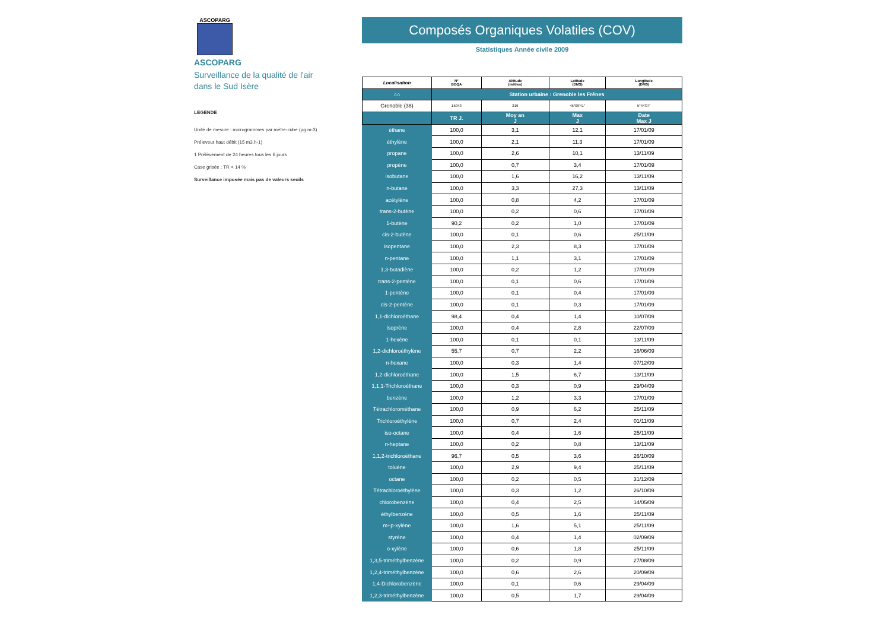ASCOPARG
ASCOPARG
Surveillance de la qualité de l'air
dans le Sud Isère
LEGENDE
Unité de mesure : microgrammes par mètre-cube (µg.m-3)
Préleveur haut débit (15 m3.h-1)
1 Prélèvement de 24 heures tous les 6 jours
Case grisée : TR < 14 %
Surveillance imposée mais pas de valeurs seuils
Composés Organiques Volatiles (COV)
Statistiques Année civile 2009
| Localisation | N° BDQA | Altitude (mètres) | Latitude (DMS) | Longitude (DMS) |
| --- | --- | --- | --- | --- |
| ⌂⌂ | Station urbaine : Grenoble les Frênes | | | |
| Grenoble (38) | 15043 | 219 | 45°09'41'' | 5°44'07'' |
| | TR J. | Moy an J | Max J | Date Max J |
| éthane | 100,0 | 3,1 | 12,1 | 17/01/09 |
| éthylène | 100,0 | 2,1 | 11,3 | 17/01/09 |
| propane | 100,0 | 2,6 | 10,1 | 13/11/09 |
| propène | 100,0 | 0,7 | 3,4 | 17/01/09 |
| isobutane | 100,0 | 1,6 | 16,2 | 13/11/09 |
| n-butane | 100,0 | 3,3 | 27,3 | 13/11/09 |
| acétylène | 100,0 | 0,8 | 4,2 | 17/01/09 |
| trans-2-butène | 100,0 | 0,2 | 0,6 | 17/01/09 |
| 1-butène | 90,2 | 0,2 | 1,0 | 17/01/09 |
| cis-2-butène | 100,0 | 0,1 | 0,6 | 25/11/09 |
| isopentane | 100,0 | 2,3 | 8,3 | 17/01/09 |
| n-pentane | 100,0 | 1,1 | 3,1 | 17/01/09 |
| 1,3-butadiène | 100,0 | 0,2 | 1,2 | 17/01/09 |
| trans-2-pentène | 100,0 | 0,1 | 0,6 | 17/01/09 |
| 1-pentène | 100,0 | 0,1 | 0,4 | 17/01/09 |
| cis-2-pentène | 100,0 | 0,1 | 0,3 | 17/01/09 |
| 1,1-dichloroéthane | 98,4 | 0,4 | 1,4 | 10/07/09 |
| isoprène | 100,0 | 0,4 | 2,8 | 22/07/09 |
| 1-hexène | 100,0 | 0,1 | 0,1 | 13/11/09 |
| 1,2-dichloroéthylène | 55,7 | 0,7 | 2,2 | 16/06/09 |
| n-hexane | 100,0 | 0,3 | 1,4 | 07/12/09 |
| 1,2-dichloroéthane | 100,0 | 1,5 | 6,7 | 13/11/09 |
| 1,1,1-Trichloroéthane | 100,0 | 0,3 | 0,9 | 29/04/09 |
| benzène | 100,0 | 1,2 | 3,3 | 17/01/09 |
| Tétrachlorométhane | 100,0 | 0,9 | 6,2 | 25/11/09 |
| Trichloroéthylène | 100,0 | 0,7 | 2,4 | 01/11/09 |
| iso-octane | 100,0 | 0,4 | 1,6 | 25/11/09 |
| n-heptane | 100,0 | 0,2 | 0,8 | 13/11/09 |
| 1,1,2-trichloroéthane | 96,7 | 0,5 | 3,6 | 26/10/09 |
| toluène | 100,0 | 2,9 | 9,4 | 25/11/09 |
| octane | 100,0 | 0,2 | 0,5 | 31/12/09 |
| Tétrachloroéthylène | 100,0 | 0,3 | 1,2 | 26/10/09 |
| chlorobenzène | 100,0 | 0,4 | 2,5 | 14/05/09 |
| éthylbenzène | 100,0 | 0,5 | 1,6 | 25/11/09 |
| m+p-xylène | 100,0 | 1,6 | 5,1 | 25/11/09 |
| styrène | 100,0 | 0,4 | 1,4 | 02/09/09 |
| o-xylène | 100,0 | 0,6 | 1,8 | 25/11/09 |
| 1,3,5-triméthylbenzène | 100,0 | 0,2 | 0,9 | 27/08/09 |
| 1,2,4-triméthylbenzène | 100,0 | 0,6 | 2,6 | 20/09/09 |
| 1,4-Dichlorobenzène | 100,0 | 0,1 | 0,6 | 29/04/09 |
| 1,2,3-triméthylbenzène | 100,0 | 0,5 | 1,7 | 29/04/09 |